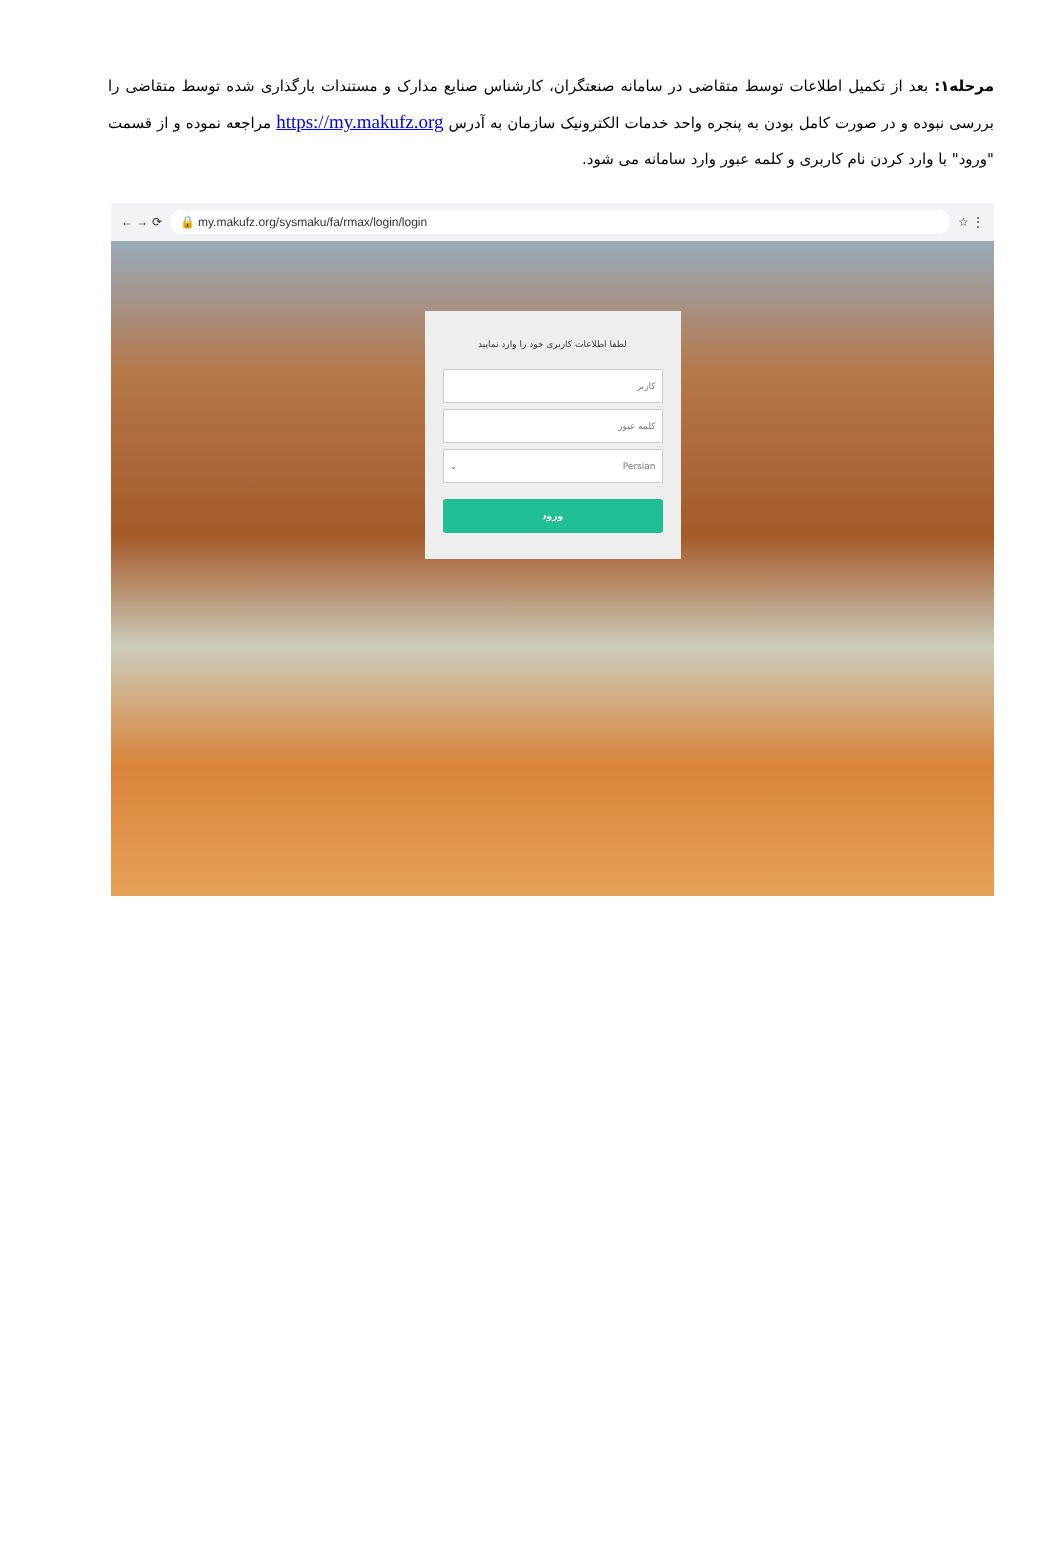مرحله۱: بعد از تکمیل اطلاعات توسط متقاضی در سامانه صنعتگران، کارشناس صنایع مدارک و مستندات بارگذاری شده توسط متقاضی را بررسی نبوده و در صورت کامل بودن به پنجره واحد خدمات الکترونیک سازمان به آدرس https://my.makufz.org مراجعه نموده و از قسمت "ورود" با وارد کردن نام کاربری و کلمه عبور وارد سامانه می شود.
← → ⟳ 🔒 my.makufz.org/sysmaku/fa/rmax/login/login ☆ ⋮
لطفا اطلاعات کاربری خود را وارد نمایید
کاربر
کلمه عبور
Persian ⌄
ورود